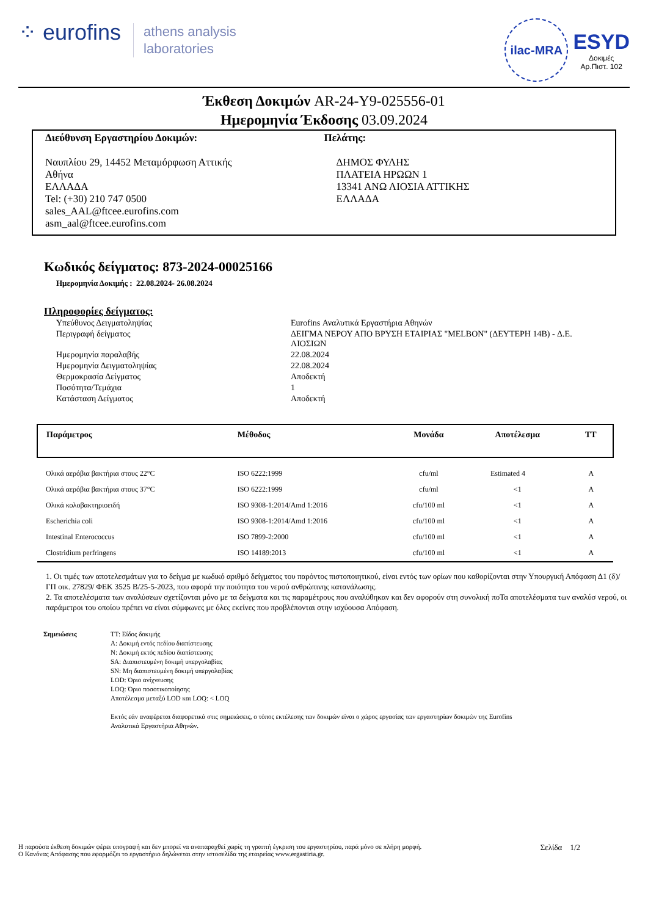⁘ eurofins athens analysis
laboratories
ilac-MRA
ESYD
Δοκιμές
Αρ.Πιστ. 102
Έκθεση Δοκιμών AR-24-Y9-025556-01
Ημερομηνία Έκδοσης 03.09.2024
Διεύθυνση Εργαστηρίου Δοκιμών:
Ναυπλίου 29, 14452 Μεταμόρφωση Αττικής
Αθήνα
ΕΛΛΑΔΑ
Tel: (+30) 210 747 0500
sales_AAL@ftcee.eurofins.com
asm_aal@ftcee.eurofins.com
Πελάτης:
ΔΗΜΟΣ ΦΥΛΗΣ
ΠΛΑΤΕΙΑ ΗΡΩΩΝ 1
13341 ΑΝΩ ΛΙΟΣΙΑ ΑΤΤΙΚΗΣ
ΕΛΛΑΔΑ
Κωδικός δείγματος: 873-2024-00025166
Ημερομηνία Δοκιμής : 22.08.2024- 26.08.2024
Πληροφορίες δείγματος:
| Υπεύθυνος Δειγματοληψίας | Eurofins Αναλυτικά Εργαστήρια Αθηνών |
| Περιγραφή δείγματος | ΔΕΙΓΜΑ ΝΕΡΟΥ ΑΠΟ ΒΡΥΣΗ ΕΤΑΙΡΙΑΣ "MELBON" (ΔΕΥΤΕΡΗ 14Β) - Δ.Ε. ΛΙΟΣΙΩΝ |
| Ημερομηνία παραλαβής | 22.08.2024 |
| Ημερομηνία Δειγματοληψίας | 22.08.2024 |
| Θερμοκρασία Δείγματος | Αποδεκτή |
| Ποσότητα/Τεμάχια | 1 |
| Κατάσταση Δείγματος | Αποδεκτή |
| Παράμετρος | Μέθοδος | Μονάδα | Αποτέλεσμα | ΤΤ |
| --- | --- | --- | --- | --- |
| Ολικά αερόβια βακτήρια στους 22°C | ISO 6222:1999 | cfu/ml | Estimated 4 | A |
| Ολικά αερόβια βακτήρια στους 37°C | ISO 6222:1999 | cfu/ml | <1 | A |
| Ολικά κολοβακτηριοειδή | ISO 9308-1:2014/Amd 1:2016 | cfu/100 ml | <1 | A |
| Escherichia coli | ISO 9308-1:2014/Amd 1:2016 | cfu/100 ml | <1 | A |
| Intestinal Enterococcus | ISO 7899-2:2000 | cfu/100 ml | <1 | A |
| Clostridium perfringens | ISO 14189:2013 | cfu/100 ml | <1 | A |
1. Οι τιμές των αποτελεσμάτων για το δείγμα με κωδικό αριθμό δείγματος του παρόντος πιστοποιητικού, είναι εντός των ορίων που καθορίζονται στην Υπουργική Απόφαση Δ1 (δ)/ΓΠ οικ. 27829/ ΦΕΚ 3525 Β/25-5-2023, που αφορά την ποιότητα του νερού ανθρώπινης κατανάλωσης.
2. Τα αποτελέσματα των αναλύσεων σχετίζονται μόνο με τα δείγματα και τις παραμέτρους που αναλύθηκαν και δεν αφορούν στη συνολική ποΤα αποτελέσματα των αναλύσ νερού, οι παράμετροι του οποίου πρέπει να είναι σύμφωνες με όλες εκείνες που προβλέπονται στην ισχύουσα Απόφαση.
Σημειώσεις ΤΤ: Είδος δοκιμής
A: Δοκιμή εντός πεδίου διαπίστευσης
N: Δοκιμή εκτός πεδίου διαπίστευσης
SA: Διαπιστευμένη δοκιμή υπεργολαβίας
SN: Μη διαπιστευμένη δοκιμή υπεργολαβίας
LOD: Όριο ανίχνευσης
LOQ: Όριο ποσοτικοποίησης
Αποτέλεσμα μεταξύ LOD και LOQ: < LOQ
Εκτός εάν αναφέρεται διαφορετικά στις σημειώσεις, ο τόπος εκτέλεσης των δοκιμών είναι ο χώρος εργασίας των εργαστηρίων δοκιμών της Eurofins
Αναλυτικά Εργαστήρια Αθηνών.
Η παρούσα έκθεση δοκιμών φέρει υπογραφή και δεν μπορεί να αναπαραχθεί χωρίς τη γραπτή έγκριση του εργαστηρίου, παρά μόνο σε πλήρη μορφή.
Ο Κανόνας Απόφασης που εφαρμόζει το εργαστήριο δηλώνεται στην ιστοσελίδα της εταιρείας www.ergastiria.gr.
Σελίδα 1/2